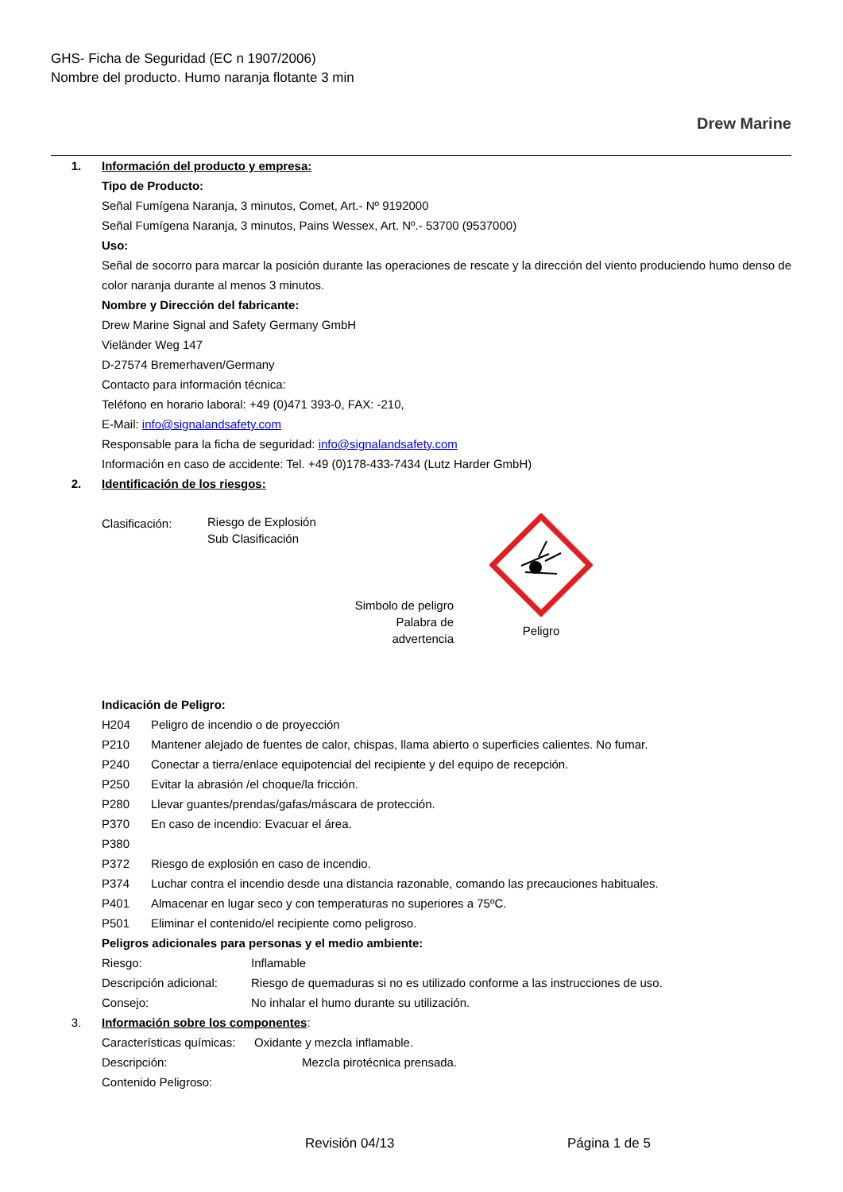GHS- Ficha de Seguridad (EC n 1907/2006)
Nombre del producto. Humo naranja flotante 3 min
Drew Marine
1. Información del producto y empresa:
Tipo de Producto:
Señal Fumígena Naranja, 3 minutos, Comet, Art.- Nº 9192000
Señal Fumígena Naranja, 3 minutos, Pains Wessex, Art. Nº.- 53700 (9537000)
Uso:
Señal de socorro para marcar la posición durante las operaciones de rescate y la dirección del viento produciendo humo denso de color naranja durante al menos 3 minutos.
Nombre y Dirección del fabricante:
Drew Marine Signal and Safety Germany GmbH
Vieländer Weg 147
D-27574 Bremerhaven/Germany
Contacto para información técnica:
Teléfono en horario laboral: +49 (0)471 393-0, FAX: -210,
E-Mail: info@signalandsafety.com
Responsable para la ficha de seguridad: info@signalandsafety.com
Información en caso de accidente: Tel. +49 (0)178-433-7434 (Lutz Harder GmbH)
2. Identificación de los riesgos:
Clasificación:
Riesgo de Explosión
Sub Clasificación
Simbolo de peligro
Palabra de
advertencia
Peligro
Indicación de Peligro:
H204 Peligro de incendio o de proyección
P210 Mantener alejado de fuentes de calor, chispas, llama abierto o superficies calientes. No fumar.
P240 Conectar a tierra/enlace equipotencial del recipiente y del equipo de recepción.
P250 Evitar la abrasión /el choque/la fricción.
P280 Llevar guantes/prendas/gafas/máscara de protección.
P370 En caso de incendio: Evacuar el área.
P380
P372 Riesgo de explosión en caso de incendio.
P374 Luchar contra el incendio desde una distancia razonable, comando las precauciones habituales.
P401 Almacenar en lugar seco y con temperaturas no superiores a 75ºC.
P501 Eliminar el contenido/el recipiente como peligroso.
Peligros adicionales para personas y el medio ambiente:
Riesgo: Inflamable
Descripción adicional: Riesgo de quemaduras si no es utilizado conforme a las instrucciones de uso.
Consejo: No inhalar el humo durante su utilización.
3. Información sobre los componentes:
Características químicas: Oxidante y mezcla inflamable.
Descripción: Mezcla pirotécnica prensada.
Contenido Peligroso:
Revisión 04/13 Página 1 de 5